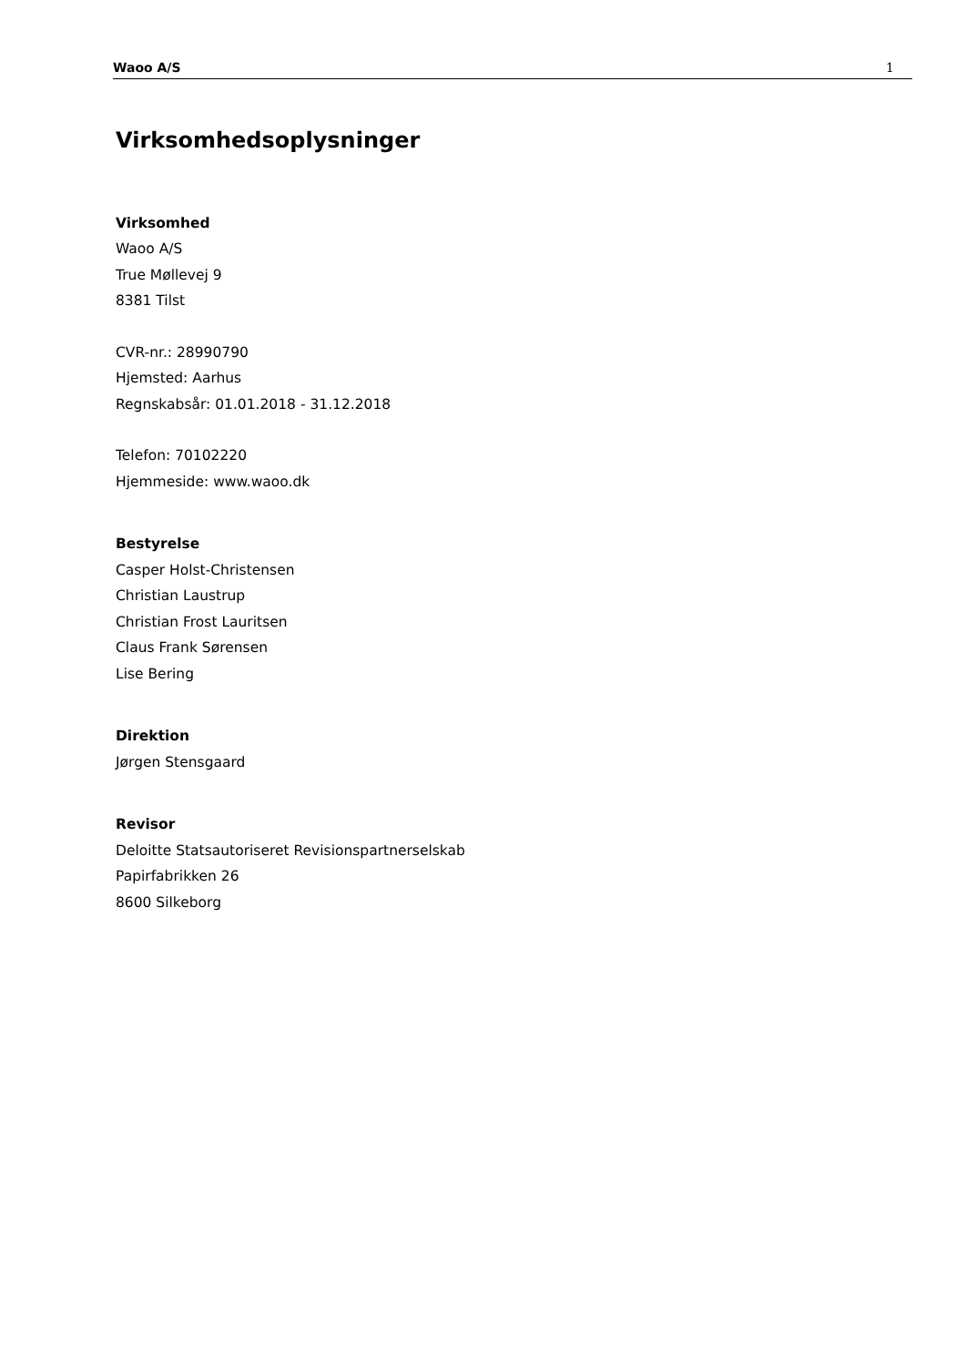Waoo A/S 1
Virksomhedsoplysninger
Virksomhed
Waoo A/S
True Møllevej 9
8381 Tilst
CVR-nr.: 28990790
Hjemsted: Aarhus
Regnskabsår: 01.01.2018 - 31.12.2018
Telefon: 70102220
Hjemmeside: www.waoo.dk
Bestyrelse
Casper Holst-Christensen
Christian Laustrup
Christian Frost Lauritsen
Claus Frank Sørensen
Lise Bering
Direktion
Jørgen Stensgaard
Revisor
Deloitte Statsautoriseret Revisionspartnerselskab
Papirfabrikken 26
8600 Silkeborg